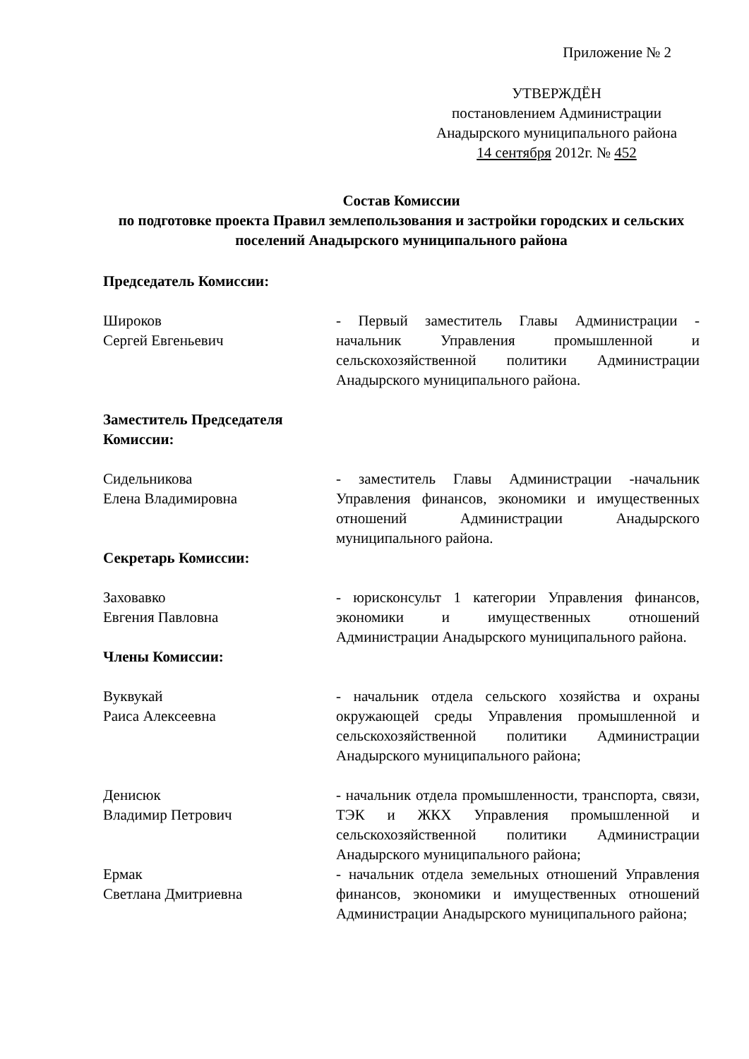Приложение № 2
УТВЕРЖДЁН
постановлением Администрации
Анадырского муниципального района
14 сентября 2012г. № 452
Состав Комиссии
по подготовке проекта Правил землепользования и застройки городских и сельских поселений Анадырского муниципального района
Председатель Комиссии:
Широков
Сергей Евгеньевич
- Первый заместитель Главы Администрации - начальник Управления промышленной и сельскохозяйственной политики Администрации Анадырского муниципального района.
Заместитель Председателя
Комиссии:
Сидельникова
Елена Владимировна
- заместитель Главы Администрации -начальник Управления финансов, экономики и имущественных отношений Администрации Анадырского муниципального района.
Секретарь Комиссии:
Заховавко
Евгения Павловна
- юрисконсульт 1 категории Управления финансов, экономики и имущественных отношений Администрации Анадырского муниципального района.
Члены Комиссии:
Вуквукай
Раиса Алексеевна
- начальник отдела сельского хозяйства и охраны окружающей среды Управления промышленной и сельскохозяйственной политики Администрации Анадырского муниципального района;
Денисюк
Владимир Петрович
- начальник отдела промышленности, транспорта, связи, ТЭК и ЖКХ Управления промышленной и сельскохозяйственной политики Администрации Анадырского муниципального района;
Ермак
Светлана Дмитриевна
- начальник отдела земельных отношений Управления финансов, экономики и имущественных отношений Администрации Анадырского муниципального района;